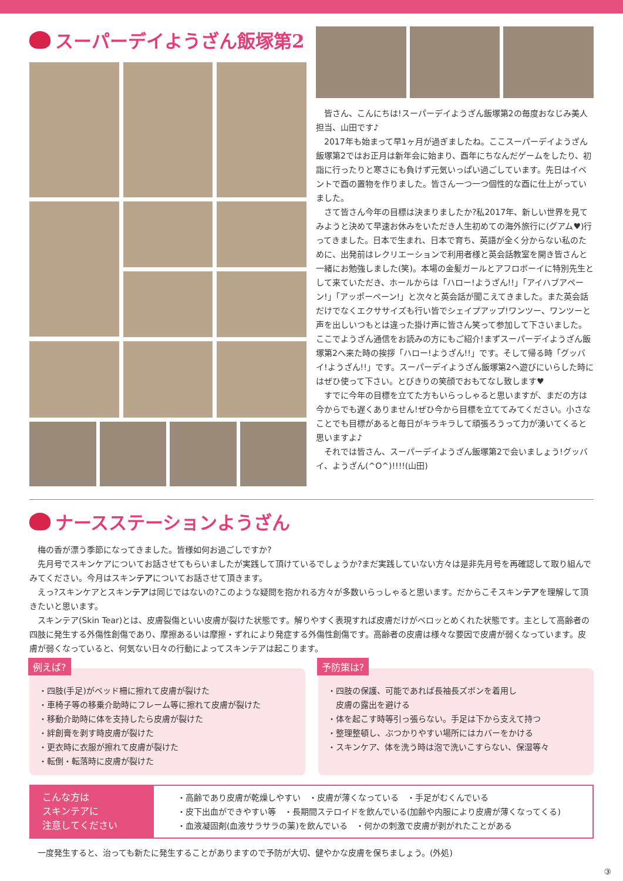スーパーデイようざん飯塚第2
　皆さん、こんにちは!スーパーデイようざん飯塚第2の毎度おなじみ美人担当、山田です♪
　2017年も始まって早1ヶ月が過ぎましたね。ここスーパーデイようざん飯塚第2ではお正月は新年会に始まり、酉年にちなんだゲームをしたり、初詣に行ったりと寒さにも負けず元気いっぱい過ごしています。先日はイベントで酉の置物を作りました。皆さん一つ一つ個性的な酉に仕上がっていました。
　さて皆さん今年の目標は決まりましたか?私2017年、新しい世界を見てみようと決めて早速お休みをいただき人生初めての海外旅行に(グアム♥)行ってきました。日本で生まれ、日本で育ち、英語が全く分からない私のために、出発前はレクリエーションで利用者様と英会話教室を開き皆さんと一緒にお勉強しました(笑)。本場の金髪ガールとアフロボーイに特別先生として来ていただき、ホールからは「ハロー!ようざん!!」「アイハブアペーン!」「アッポーペーン!」と次々と英会話が聞こえてきました。また英会話だけでなくエクササイズも行い皆でシェイプアップ!ワンツー、ワンツーと声を出しいつもとは違った掛け声に皆さん笑って参加して下さいました。ここでようざん通信をお読みの方にもご紹介!まずスーパーデイようざん飯塚第2へ来た時の挨拶「ハロー!ようざん!!」です。そして帰る時「グッバイ!ようざん!!」です。スーパーデイようざん飯塚第2へ遊びにいらした時にはぜひ使って下さい。とびきりの笑顔でおもてなし致します♥
　すでに今年の目標を立てた方もいらっしゃると思いますが、まだの方は今からでも遅くありません!ぜひ今から目標を立ててみてください。小さなことでも目標があると毎日がキラキラして頑張ろうって力が湧いてくると思いますよ♪
　それでは皆さん、スーパーデイようざん飯塚第2で会いましょう!グッバイ、ようざん(^O^)!!!!(山田)
ナースステーションようざん
　梅の香が漂う季節になってきました。皆様如何お過ごしですか?
　先月号でスキンケアについてお話させてもらいましたが実践して頂けているでしょうか?まだ実践していない方々は是非先月号を再確認して取り組んでみてください。今月はスキンテアについてお話させて頂きます。
　えっ?スキンケアとスキンテアは同じではないの?このような疑問を抱かれる方々が多数いらっしゃると思います。だからこそスキンテアを理解して頂きたいと思います。
　スキンテア(Skin Tear)とは、皮膚裂傷といい皮膚が裂けた状態です。解りやすく表現すれば皮膚だけがベロッとめくれた状態です。主として高齢者の四肢に発生する外傷性創傷であり、摩擦あるいは摩擦・ずれにより発症する外傷性創傷です。高齢者の皮膚は様々な要因で皮膚が弱くなっています。皮膚が弱くなっていると、何気ない日々の行動によってスキンテアは起こります。
例えば?
・四肢(手足)がベッド柵に擦れて皮膚が裂けた
・車椅子等の移乗介助時にフレーム等に擦れて皮膚が裂けた
・移動介助時に体を支持したら皮膚が裂けた
・絆創膏を剥す時皮膚が裂けた
・更衣時に衣服が擦れて皮膚が裂けた
・転倒・転落時に皮膚が裂けた
予防策は?
・四肢の保護、可能であれば長袖長ズボンを着用し
　皮膚の露出を避ける
・体を起こす時等引っ張らない。手足は下から支えて持つ
・整理整頓し、ぶつかりやすい場所にはカバーをかける
・スキンケア、体を洗う時は泡で洗いこすらない、保湿等々
こんな方は
スキンテアに
注意してください
・高齢であり皮膚が乾燥しやすい　・皮膚が薄くなっている　・手足がむくんでいる
・皮下出血ができやすい等　・長期間ステロイドを飲んでいる(加齢や内服により皮膚が薄くなってくる)
・血液凝固剤(血液サラサラの薬)を飲んでいる　・何かの刺激で皮膚が剥がれたことがある
　一度発生すると、治っても新たに発生することがありますので予防が大切、健やかな皮膚を保ちましょう。(外処)
③